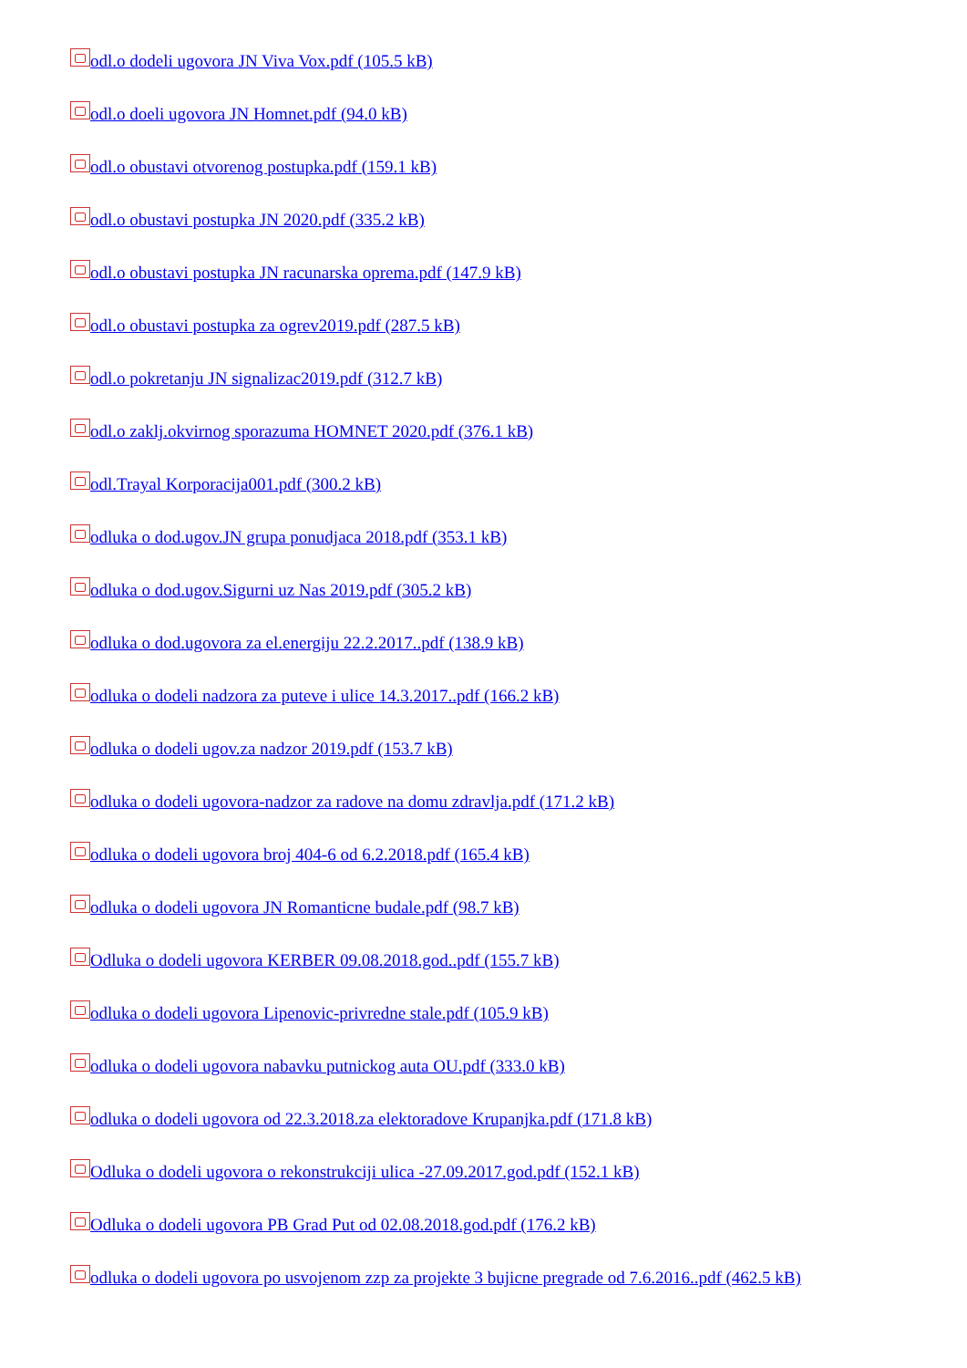odl.o dodeli ugovora JN Viva Vox.pdf (105.5 kB)
odl.o doeli ugovora JN Homnet.pdf (94.0 kB)
odl.o obustavi otvorenog postupka.pdf (159.1 kB)
odl.o obustavi postupka JN 2020.pdf (335.2 kB)
odl.o obustavi postupka JN racunarska oprema.pdf (147.9 kB)
odl.o obustavi postupka za ogrev2019.pdf (287.5 kB)
odl.o pokretanju JN signalizac2019.pdf (312.7 kB)
odl.o zaklj.okvirnog sporazuma HOMNET 2020.pdf (376.1 kB)
odl.Trayal Korporacija001.pdf (300.2 kB)
odluka o dod.ugov.JN grupa ponudjaca 2018.pdf (353.1 kB)
odluka o dod.ugov.Sigurni uz Nas 2019.pdf (305.2 kB)
odluka o dod.ugovora za el.energiju 22.2.2017..pdf (138.9 kB)
odluka o dodeli nadzora za puteve i ulice 14.3.2017..pdf (166.2 kB)
odluka o dodeli ugov.za nadzor 2019.pdf (153.7 kB)
odluka o dodeli ugovora-nadzor za radove na domu zdravlja.pdf (171.2 kB)
odluka o dodeli ugovora broj 404-6 od 6.2.2018.pdf (165.4 kB)
odluka o dodeli ugovora JN Romanticne budale.pdf (98.7 kB)
Odluka o dodeli ugovora KERBER 09.08.2018.god..pdf (155.7 kB)
odluka o dodeli ugovora Lipenovic-privredne stale.pdf (105.9 kB)
odluka o dodeli ugovora nabavku putnickog auta OU.pdf (333.0 kB)
odluka o dodeli ugovora od 22.3.2018.za elektoradove Krupanjka.pdf (171.8 kB)
Odluka o dodeli ugovora o rekonstrukciji ulica -27.09.2017.god.pdf (152.1 kB)
Odluka o dodeli ugovora PB Grad Put od 02.08.2018.god.pdf (176.2 kB)
odluka o dodeli ugovora po usvojenom zzp za projekte 3 bujicne pregrade od 7.6.2016..pdf (462.5 kB)